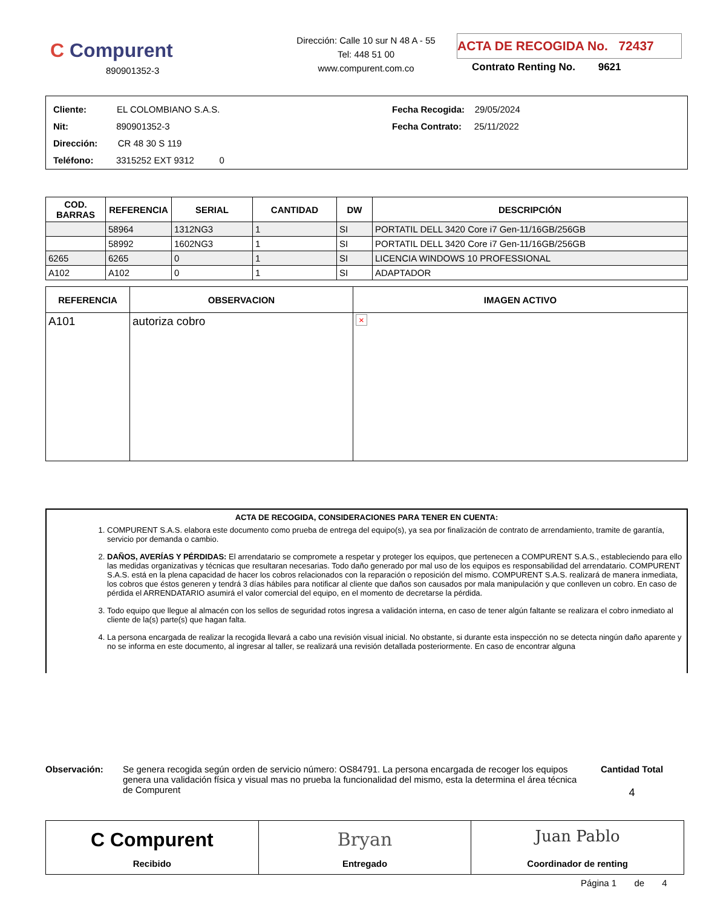C Compurent
890901352-3
Dirección: Calle 10 sur N 48 A - 55
Tel: 448 51 00
www.compurent.com.co
ACTA DE RECOGIDA No. 72437
Contrato Renting No. 9621
Cliente: EL COLOMBIANO S.A.S.
Nit: 890901352-3
Dirección: CR 48 30 S 119
Teléfono: 3315252 EXT 9312 0
Fecha Recogida: 29/05/2024
Fecha Contrato: 25/11/2022
| COD. BARRAS | REFERENCIA | SERIAL | CANTIDAD | DW | DESCRIPCIÓN |
| --- | --- | --- | --- | --- | --- |
| | 58964 | 1312NG3 | 1 | SI | PORTATIL DELL 3420 Core i7 Gen-11/16GB/256GB |
| | 58992 | 1602NG3 | 1 | SI | PORTATIL DELL 3420 Core i7 Gen-11/16GB/256GB |
| 6265 | 6265 | 0 | 1 | SI | LICENCIA WINDOWS 10 PROFESSIONAL |
| A102 | A102 | 0 | 1 | SI | ADAPTADOR |
| REFERENCIA | OBSERVACION | IMAGEN ACTIVO |
| --- | --- | --- |
| A101 | autoriza cobro | × |
ACTA DE RECOGIDA, CONSIDERACIONES PARA TENER EN CUENTA:
1. COMPURENT S.A.S. elabora este documento como prueba de entrega del equipo(s), ya sea por finalización de contrato de arrendamiento, tramite de garantía, servicio por demanda o cambio.
2. DAÑOS, AVERÍAS Y PÉRDIDAS: El arrendatario se compromete a respetar y proteger los equipos, que pertenecen a COMPURENT S.A.S., estableciendo para ello las medidas organizativas y técnicas que resultaran necesarias. Todo daño generado por mal uso de los equipos es responsabilidad del arrendatario. COMPURENT S.A.S. está en la plena capacidad de hacer los cobros relacionados con la reparación o reposición del mismo. COMPURENT S.A.S. realizará de manera inmediata, los cobros que éstos generen y tendrá 3 días hábiles para notificar al cliente que daños son causados por mala manipulación y que conlleven un cobro. En caso de pérdida el ARRENDATARIO asumirá el valor comercial del equipo, en el momento de decretarse la pérdida.
3. Todo equipo que llegue al almacén con los sellos de seguridad rotos ingresa a validación interna, en caso de tener algún faltante se realizara el cobro inmediato al cliente de la(s) parte(s) que hagan falta.
4. La persona encargada de realizar la recogida llevará a cabo una revisión visual inicial. No obstante, si durante esta inspección no se detecta ningún daño aparente y no se informa en este documento, al ingresar al taller, se realizará una revisión detallada posteriormente. En caso de encontrar alguna
Observación: Se genera recogida según orden de servicio número: OS84791. La persona encargada de recoger los equipos genera una validación física y visual mas no prueba la funcionalidad del mismo, esta la determina el área técnica de Compurent
Cantidad Total
4
C Compurent
Recibido
Bryan
Entregado
Juan Pablo
Coordinador de renting
Página 1 de 4